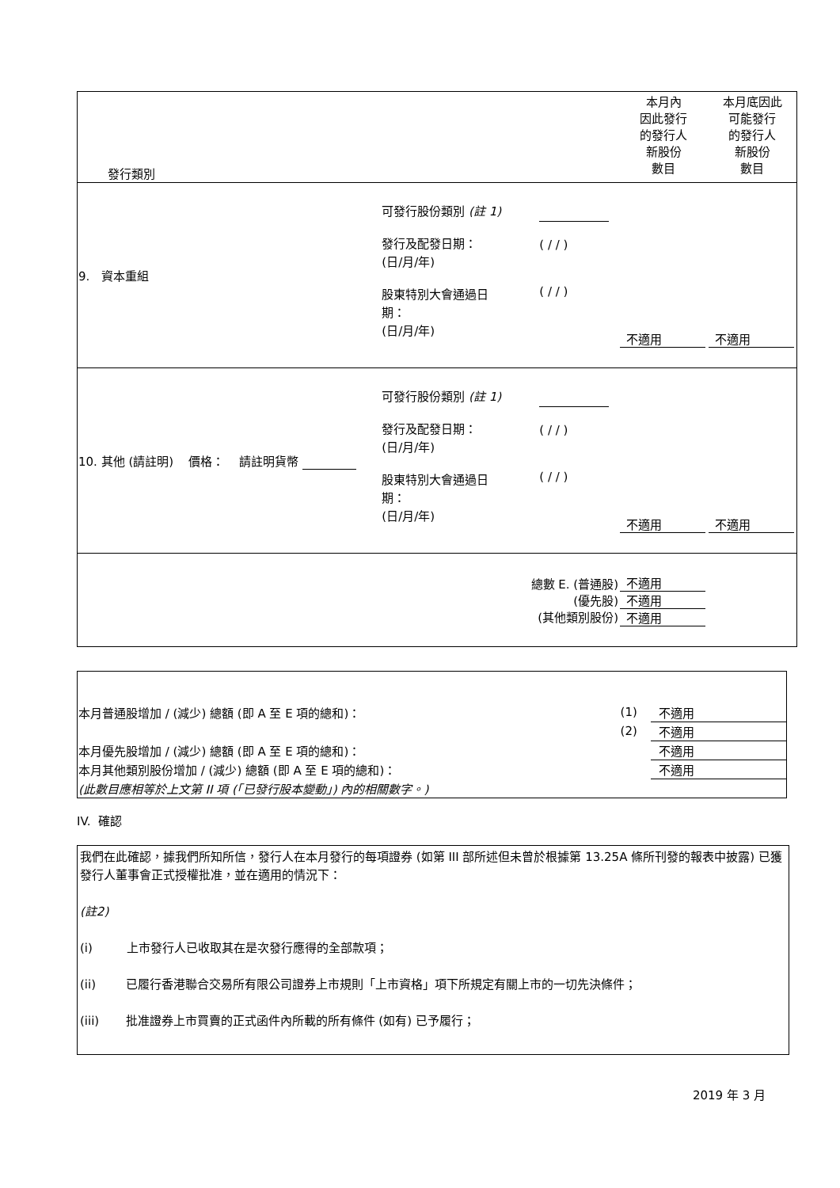| 發行類別 | | | 本月內 因此發行 的發行人 新股份 數目 | 本月底因此 可能發行 的發行人 新股份 數目 |
| 9. 資本重組 | 可發行股份類別 (註 1) 發行及配發日期： (日/月/年) 股東特別大會通過日 期： (日/月/年) | ( / / ) ( / / ) | 不適用 | 不適用 |
| 10. 其他 (請註明) 價格： 請註明貨幣 | 可發行股份類別 (註 1) 發行及配發日期： (日/月/年) 股東特別大會通過日 期： (日/月/年) | ( / / ) ( / / ) | 不適用 | 不適用 |
| 總數 E. (普通股) (優先股) (其他類別股份) | | | 不適用 不適用 不適用 | |
| 本月普通股增加 / (減少) 總額 (即 A 至 E 項的總和)： | (1) | 不適用 |
| | (2) | 不適用 |
| 本月優先股增加 / (減少) 總額 (即 A 至 E 項的總和)： | | 不適用 |
| 本月其他類別股份增加 / (減少) 總額 (即 A 至 E 項的總和)： | | 不適用 |
| (此數目應相等於上文第 II 項 (「已發行股本變動」) 內的相關數字。) | | |
IV. 確認
我們在此確認，據我們所知所信，發行人在本月發行的每項證券 (如第 III 部所述但未曾於根據第 13.25A 條所刊發的報表中披露) 已獲發行人董事會正式授權批准，並在適用的情況下：
(註2)
(i) 上市發行人已收取其在是次發行應得的全部款項；
(ii) 已履行香港聯合交易所有限公司證券上市規則「上市資格」項下所規定有關上市的一切先決條件；
(iii) 批准證券上市買賣的正式函件內所載的所有條件 (如有) 已予履行；
2019 年 3 月